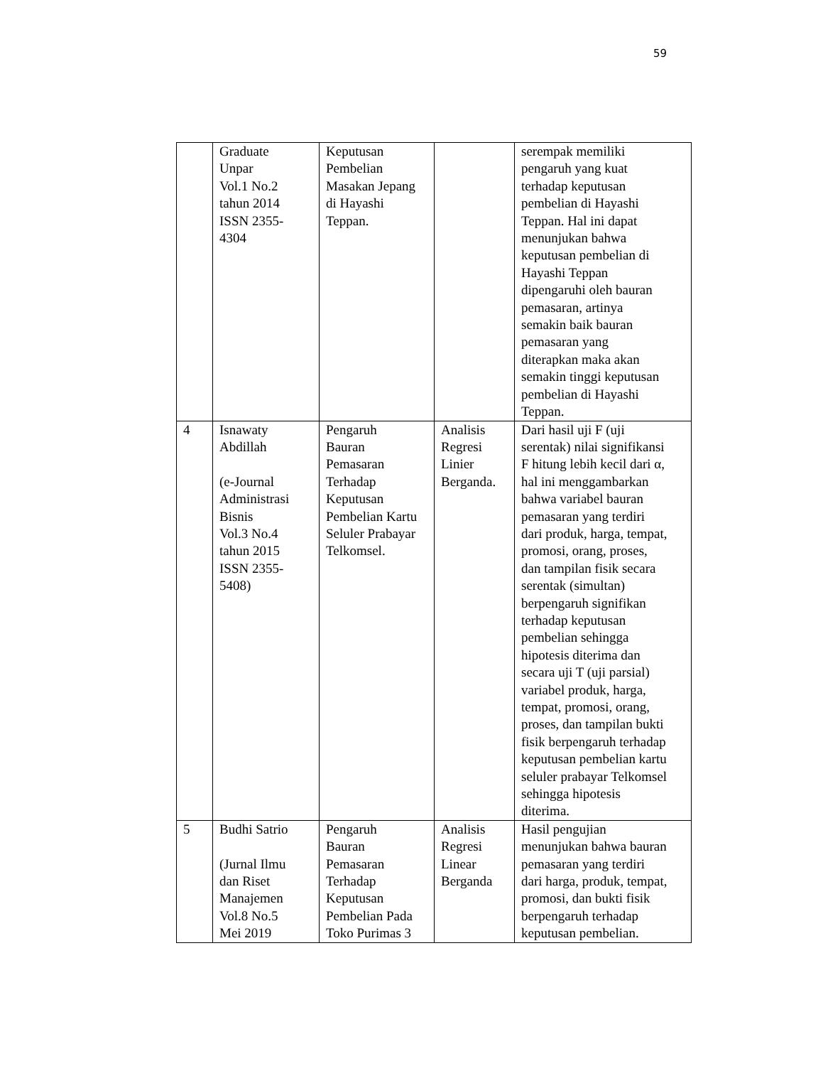59
| | Graduate Unpar Vol.1 No.2 tahun 2014 ISSN 2355- 4304 | Keputusan Pembelian Masakan Jepang di Hayashi Teppan. | | serempak memiliki pengaruh yang kuat terhadap keputusan pembelian di Hayashi Teppan. Hal ini dapat menunjukan bahwa keputusan pembelian di Hayashi Teppan dipengaruhi oleh bauran pemasaran, artinya semakin baik bauran pemasaran yang diterapkan maka akan semakin tinggi keputusan pembelian di Hayashi Teppan. |
| 4 | Isnawaty Abdillah (e-Journal Administrasi Bisnis Vol.3 No.4 tahun 2015 ISSN 2355- 5408) | Pengaruh Bauran Pemasaran Terhadap Keputusan Pembelian Kartu Seluler Prabayar Telkomsel. | Analisis Regresi Linier Berganda. | Dari hasil uji F (uji serentak) nilai signifikansi F hitung lebih kecil dari α, hal ini menggambarkan bahwa variabel bauran pemasaran yang terdiri dari produk, harga, tempat, promosi, orang, proses, dan tampilan fisik secara serentak (simultan) berpengaruh signifikan terhadap keputusan pembelian sehingga hipotesis diterima dan secara uji T (uji parsial) variabel produk, harga, tempat, promosi, orang, proses, dan tampilan bukti fisik berpengaruh terhadap keputusan pembelian kartu seluler prabayar Telkomsel sehingga hipotesis diterima. |
| 5 | Budhi Satrio (Jurnal Ilmu dan Riset Manajemen Vol.8 No.5 Mei 2019 | Pengaruh Bauran Pemasaran Terhadap Keputusan Pembelian Pada Toko Purimas 3 | Analisis Regresi Linear Berganda | Hasil pengujian menunjukan bahwa bauran pemasaran yang terdiri dari harga, produk, tempat, promosi, dan bukti fisik berpengaruh terhadap keputusan pembelian. |